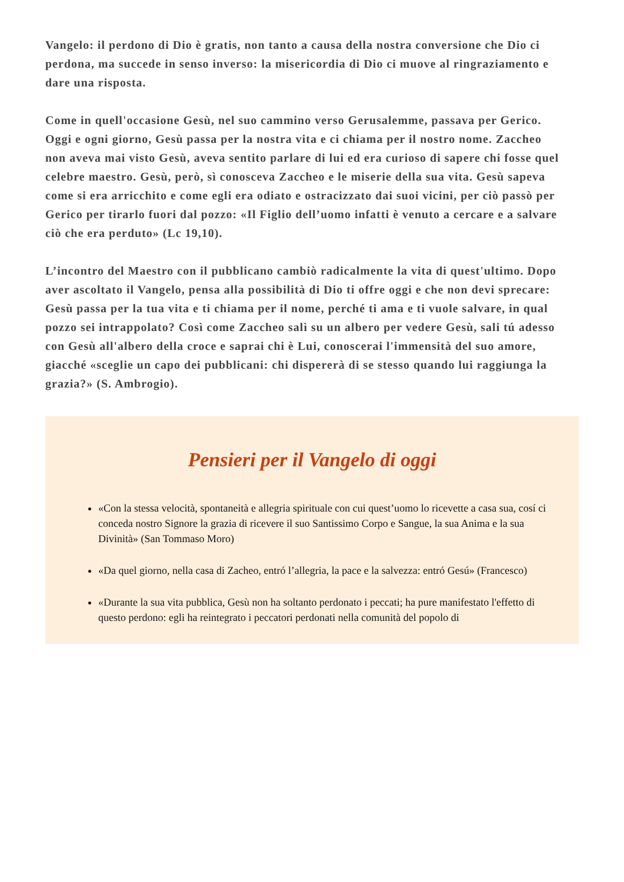Vangelo: il perdono di Dio è gratis, non tanto a causa della nostra conversione che Dio ci perdona, ma succede in senso inverso: la misericordia di Dio ci muove al ringraziamento e dare una risposta.
Come in quell'occasione Gesù, nel suo cammino verso Gerusalemme, passava per Gerico. Oggi e ogni giorno, Gesù passa per la nostra vita e ci chiama per il nostro nome. Zaccheo non aveva mai visto Gesù, aveva sentito parlare di lui ed era curioso di sapere chi fosse quel celebre maestro. Gesù, però, sì conosceva Zaccheo e le miserie della sua vita. Gesù sapeva come si era arricchito e come egli era odiato e ostracizzato dai suoi vicini, per ciò passò per Gerico per tirarlo fuori dal pozzo: «Il Figlio dell’uomo infatti è venuto a cercare e a salvare ciò che era perduto» (Lc 19,10).
L’incontro del Maestro con il pubblicano cambiò radicalmente la vita di quest'ultimo. Dopo aver ascoltato il Vangelo, pensa alla possibilità di Dio ti offre oggi e che non devi sprecare: Gesù passa per la tua vita e ti chiama per il nome, perché ti ama e ti vuole salvare, in qual pozzo sei intrappolato? Così come Zaccheo salì su un albero per vedere Gesù, sali tú adesso con Gesù all'albero della croce e saprai chi è Lui, conoscerai l'immensità del suo amore, giacché «sceglie un capo dei pubblicani: chi dispererà di se stesso quando lui raggiunga la grazia?» (S. Ambrogio).
Pensieri per il Vangelo di oggi
«Con la stessa velocità, spontaneità e allegria spirituale con cui quest’uomo lo ricevette a casa sua, cosí ci conceda nostro Signore la grazia di ricevere il suo Santissimo Corpo e Sangue, la sua Anima e la sua Divinità» (San Tommaso Moro)
«Da quel giorno, nella casa di Zacheo, entró l’allegria, la pace e la salvezza: entró Gesú» (Francesco)
«Durante la sua vita pubblica, Gesù non ha soltanto perdonato i peccati; ha pure manifestato l'effetto di questo perdono: egli ha reintegrato i peccatori perdonati nella comunità del popolo di